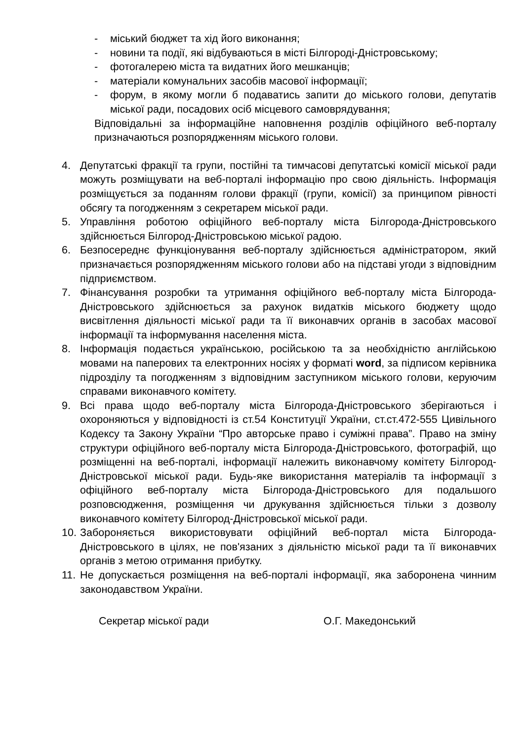- міський бюджет та хід його виконання;
- новини та події, які відбуваються в місті Білгороді-Дністровському;
- фотогалерею міста та видатних його мешканців;
- матеріали комунальних засобів масової інформації;
- форум, в якому могли б подаватись запити до міського голови, депутатів міської ради, посадових осіб місцевого самоврядування;
Відповідальні за інформаційне наповнення розділів офіційного веб-порталу призначаються розпорядженням міського голови.
4. Депутатські фракції та групи, постійні та тимчасові депутатські комісії міської ради можуть розміщувати на веб-порталі інформацію про свою діяльність. Інформація розміщується за поданням голови фракції (групи, комісії) за принципом рівності обсягу та погодженням з секретарем міської ради.
5. Управління роботою офіційного веб-порталу міста Білгорода-Дністровського здійснюється Білгород-Дністровською міської радою.
6. Безпосереднє функціонування веб-порталу здійснюється адміністратором, який призначається розпорядженням міського голови або на підставі угоди з відповідним підприємством.
7. Фінансування розробки та утримання офіційного веб-порталу міста Білгорода-Дністровського здійснюється за рахунок видатків міського бюджету щодо висвітлення діяльності міської ради та її виконавчих органів в засобах масової інформації та інформування населення міста.
8. Інформація подається українською, російською та за необхідністю англійською мовами на паперових та електронних носіях у форматі word, за підписом керівника підрозділу та погодженням з відповідним заступником міського голови, керуючим справами виконавчого комітету.
9. Всі права щодо веб-порталу міста Білгорода-Дністровського зберігаються і охороняються у відповідності із ст.54 Конституції України, ст.ст.472-555 Цивільного Кодексу та Закону України “Про авторське право і суміжні права”. Право на зміну структури офіційного веб-порталу міста Білгорода-Дністровського, фотографій, що розміщенні на веб-порталі, інформації належить виконавчому комітету Білгород-Дністровської міської ради. Будь-яке використання матеріалів та інформації з офіційного веб-порталу міста Білгорода-Дністровського для подальшого розповсюдження, розміщення чи друкування здійснюється тільки з дозволу виконавчого комітету Білгород-Дністровської міської ради.
10. Забороняється використовувати офіційний веб-портал міста Білгорода-Дністровського в цілях, не пов'язаних з діяльністю міської ради та її виконавчих органів з метою отримання прибутку.
11. Не допускається розміщення на веб-порталі інформації, яка заборонена чинним законодавством України.
Секретар міської ради О.Г. Македонський